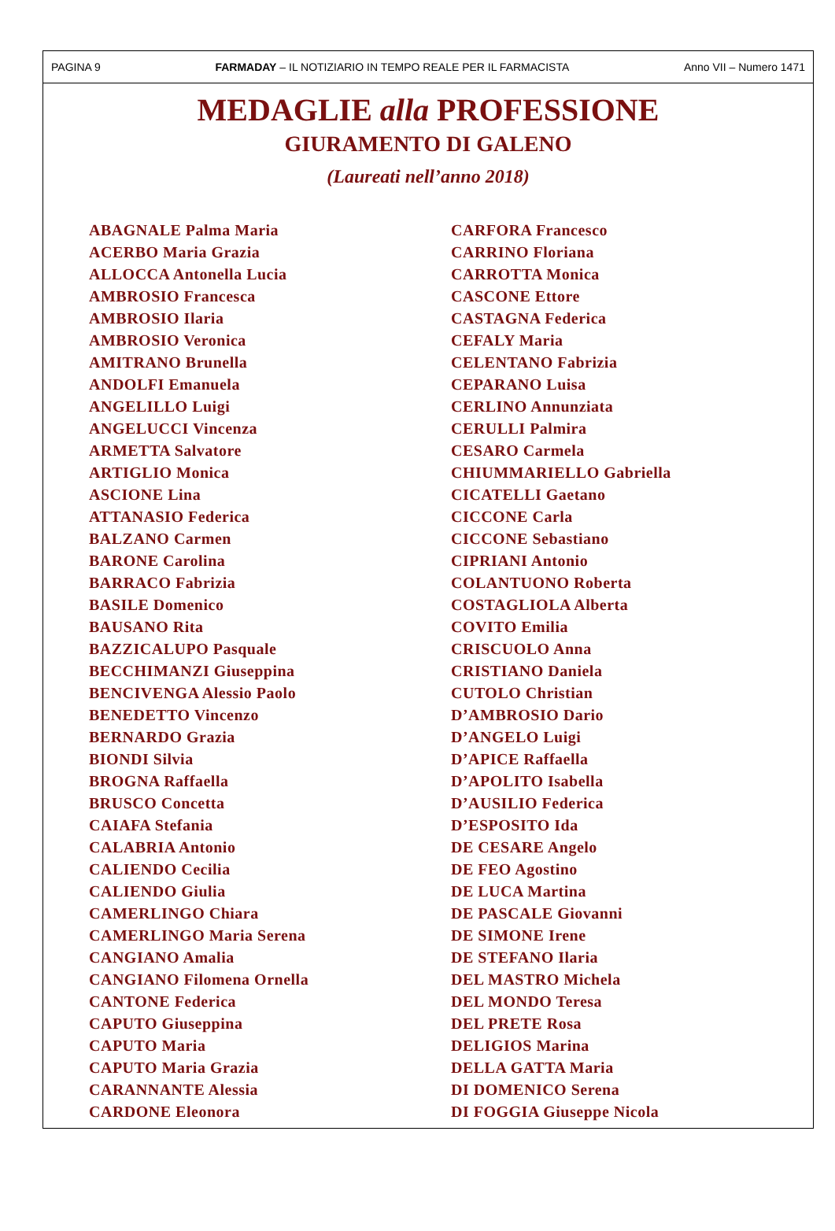PAGINA 9 FARMADAY – IL NOTIZIARIO IN TEMPO REALE PER IL FARMACISTA Anno VII – Numero 1471
MEDAGLIE alla PROFESSIONE
GIURAMENTO DI GALENO
(Laureati nell’anno 2018)
ABAGNALE Palma Maria
ACERBO Maria Grazia
ALLOCCA Antonella Lucia
AMBROSIO Francesca
AMBROSIO Ilaria
AMBROSIO Veronica
AMITRANO Brunella
ANDOLFI Emanuela
ANGELILLO Luigi
ANGELUCCI Vincenza
ARMETTA Salvatore
ARTIGLIO Monica
ASCIONE Lina
ATTANASIO Federica
BALZANO Carmen
BARONE Carolina
BARRACO Fabrizia
BASILE Domenico
BAUSANO Rita
BAZZICALUPO Pasquale
BECCHIMANZI Giuseppina
BENCIVENGA Alessio Paolo
BENEDETTO Vincenzo
BERNARDO Grazia
BIONDI Silvia
BROGNA Raffaella
BRUSCO Concetta
CAIAFA Stefania
CALABRIA Antonio
CALIENDO Cecilia
CALIENDO Giulia
CAMERLINGO Chiara
CAMERLINGO Maria Serena
CANGIANO Amalia
CANGIANO Filomena Ornella
CANTONE Federica
CAPUTO Giuseppina
CAPUTO Maria
CAPUTO Maria Grazia
CARANNANTE Alessia
CARDONE Eleonora
CARFORA Francesco
CARRINO Floriana
CARROTTA Monica
CASCONE Ettore
CASTAGNA Federica
CEFALY Maria
CELENTANO Fabrizia
CEPARANO Luisa
CERLINO Annunziata
CERULLI Palmira
CESARO Carmela
CHIUMMARIELLO Gabriella
CICATELLI Gaetano
CICCONE Carla
CICCONE Sebastiano
CIPRIANI Antonio
COLANTUONO Roberta
COSTAGLIOLA Alberta
COVITO Emilia
CRISCUOLO Anna
CRISTIANO Daniela
CUTOLO Christian
D’AMBROSIO Dario
D’ANGELO Luigi
D’APICE Raffaella
D’APOLITO Isabella
D’AUSILIO Federica
D’ESPOSITO Ida
DE CESARE Angelo
DE FEO Agostino
DE LUCA Martina
DE PASCALE Giovanni
DE SIMONE Irene
DE STEFANO Ilaria
DEL MASTRO Michela
DEL MONDO Teresa
DEL PRETE Rosa
DELIGIOS Marina
DELLA GATTA Maria
DI DOMENICO Serena
DI FOGGIA Giuseppe Nicola